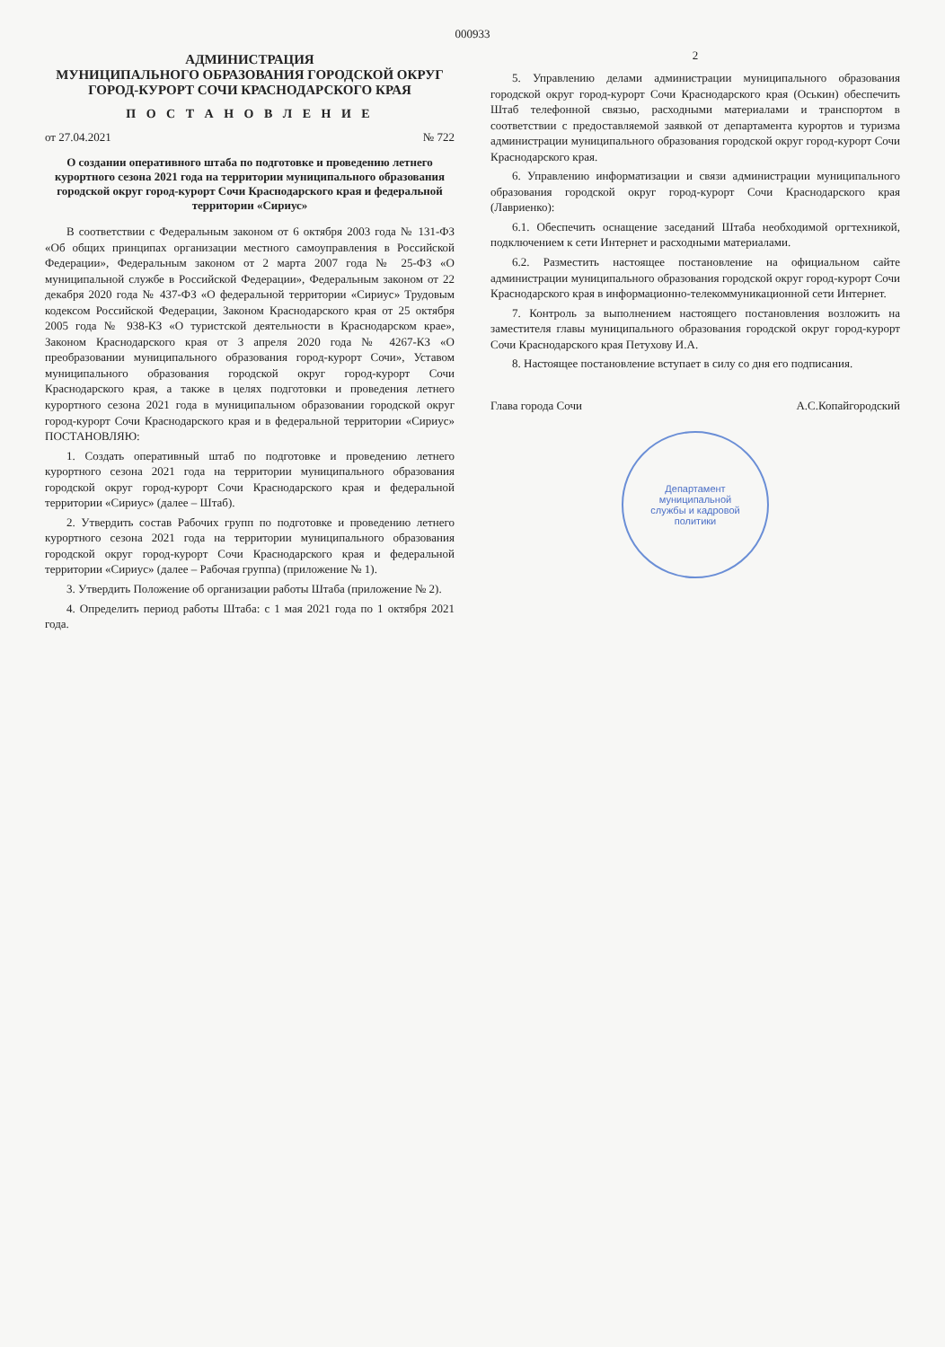000933
АДМИНИСТРАЦИЯ
МУНИЦИПАЛЬНОГО ОБРАЗОВАНИЯ ГОРОДСКОЙ ОКРУГ
ГОРОД-КУРОРТ СОЧИ КРАСНОДАРСКОГО КРАЯ
П О С Т А Н О В Л Е Н И Е
от 27.04.2021 № 722
О создании оперативного штаба по подготовке и проведению летнего курортного сезона 2021 года на территории муниципального образования городской округ город-курорт Сочи Краснодарского края и федеральной территории «Сириус»
В соответствии с Федеральным законом от 6 октября 2003 года № 131-ФЗ «Об общих принципах организации местного самоуправления в Российской Федерации», Федеральным законом от 2 марта 2007 года № 25-ФЗ «О муниципальной службе в Российской Федерации», Федеральным законом от 22 декабря 2020 года № 437-ФЗ «О федеральной территории «Сириус» Трудовым кодексом Российской Федерации, Законом Краснодарского края от 25 октября 2005 года № 938-КЗ «О туристской деятельности в Краснодарском крае», Законом Краснодарского края от 3 апреля 2020 года № 4267-КЗ «О преобразовании муниципального образования город-курорт Сочи», Уставом муниципального образования городской округ город-курорт Сочи Краснодарского края, а также в целях подготовки и проведения летнего курортного сезона 2021 года в муниципальном образовании городской округ город-курорт Сочи Краснодарского края и в федеральной территории «Сириус» ПОСТАНОВЛЯЮ:
1. Создать оперативный штаб по подготовке и проведению летнего курортного сезона 2021 года на территории муниципального образования городской округ город-курорт Сочи Краснодарского края и федеральной территории «Сириус» (далее – Штаб).
2. Утвердить состав Рабочих групп по подготовке и проведению летнего курортного сезона 2021 года на территории муниципального образования городской округ город-курорт Сочи Краснодарского края и федеральной территории «Сириус» (далее – Рабочая группа) (приложение № 1).
3. Утвердить Положение об организации работы Штаба (приложение № 2).
4. Определить период работы Штаба: с 1 мая 2021 года по 1 октября 2021 года.
2
5. Управлению делами администрации муниципального образования городской округ город-курорт Сочи Краснодарского края (Оськин) обеспечить Штаб телефонной связью, расходными материалами и транспортом в соответствии с предоставляемой заявкой от департамента курортов и туризма администрации муниципального образования городской округ город-курорт Сочи Краснодарского края.
6. Управлению информатизации и связи администрации муниципального образования городской округ город-курорт Сочи Краснодарского края (Лавриенко):
6.1. Обеспечить оснащение заседаний Штаба необходимой оргтехникой, подключением к сети Интернет и расходными материалами.
6.2. Разместить настоящее постановление на официальном сайте администрации муниципального образования городской округ город-курорт Сочи Краснодарского края в информационно-телекоммуникационной сети Интернет.
7. Контроль за выполнением настоящего постановления возложить на заместителя главы муниципального образования городской округ город-курорт Сочи Краснодарского края Петухову И.А.
8. Настоящее постановление вступает в силу со дня его подписания.
Глава города Сочи А.С.Копайгородский
Департамент
муниципальной
службы и кадровой
политики